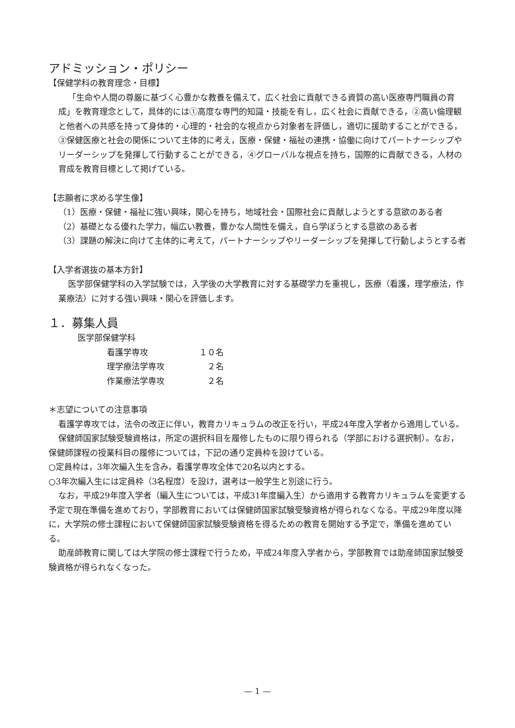アドミッション・ポリシー
【保健学科の教育理念・目標】
「生命や人間の尊厳に基づく心豊かな教養を備えて，広く社会に貢献できる資質の高い医療専門職員の育成」を教育理念として，具体的には①高度な専門的知識・技能を有し，広く社会に貢献できる，②高い倫理観と他者への共感を持って身体的・心理的・社会的な視点から対象者を評価し，適切に援助することができる，③保健医療と社会の関係について主体的に考え，医療・保健・福祉の連携・協働に向けてパートナーシップやリーダーシップを発揮して行動することができる，④グローバルな視点を持ち，国際的に貢献できる，人材の育成を教育目標として掲げている。
【志願者に求める学生像】
（1）医療・保健・福祉に強い興味，関心を持ち，地域社会・国際社会に貢献しようとする意欲のある者
（2）基礎となる優れた学力，幅広い教養，豊かな人間性を備え，自ら学ぼうとする意欲のある者
（3）課題の解決に向けて主体的に考えて，パートナーシップやリーダーシップを発揮して行動しようとする者
【入学者選抜の基本方針】
医学部保健学科の入学試験では，入学後の大学教育に対する基礎学力を重視し，医療（看護，理学療法，作業療法）に対する強い興味・関心を評価します。
１．募集人員
医学部保健学科
看護学専攻 １０名
理学療法学専攻　２名
作業療法学専攻　２名
＊志望についての注意事項
看護学専攻では，法令の改正に伴い，教育カリキュラムの改正を行い，平成24年度入学者から適用している。
保健師国家試験受験資格は，所定の選択科目を履修したものに限り得られる（学部における選択制）。なお，保健師課程の授業科目の履修については，下記の通り定員枠を設けている。
○定員枠は，3年次編入生を含み，看護学専攻全体で20名以内とする。
○3年次編入生には定員枠（3名程度）を設け，選考は一般学生と別途に行う。
なお，平成29年度入学者（編入生については，平成31年度編入生）から適用する教育カリキュラムを変更する予定で現在準備を進めており，学部教育においては保健師国家試験受験資格が得られなくなる。平成29年度以降に，大学院の修士課程において保健師国家試験受験資格を得るための教育を開始する予定で，準備を進めている。
助産師教育に関しては大学院の修士課程で行うため，平成24年度入学者から，学部教育では助産師国家試験受験資格が得られなくなった。
— 1 —